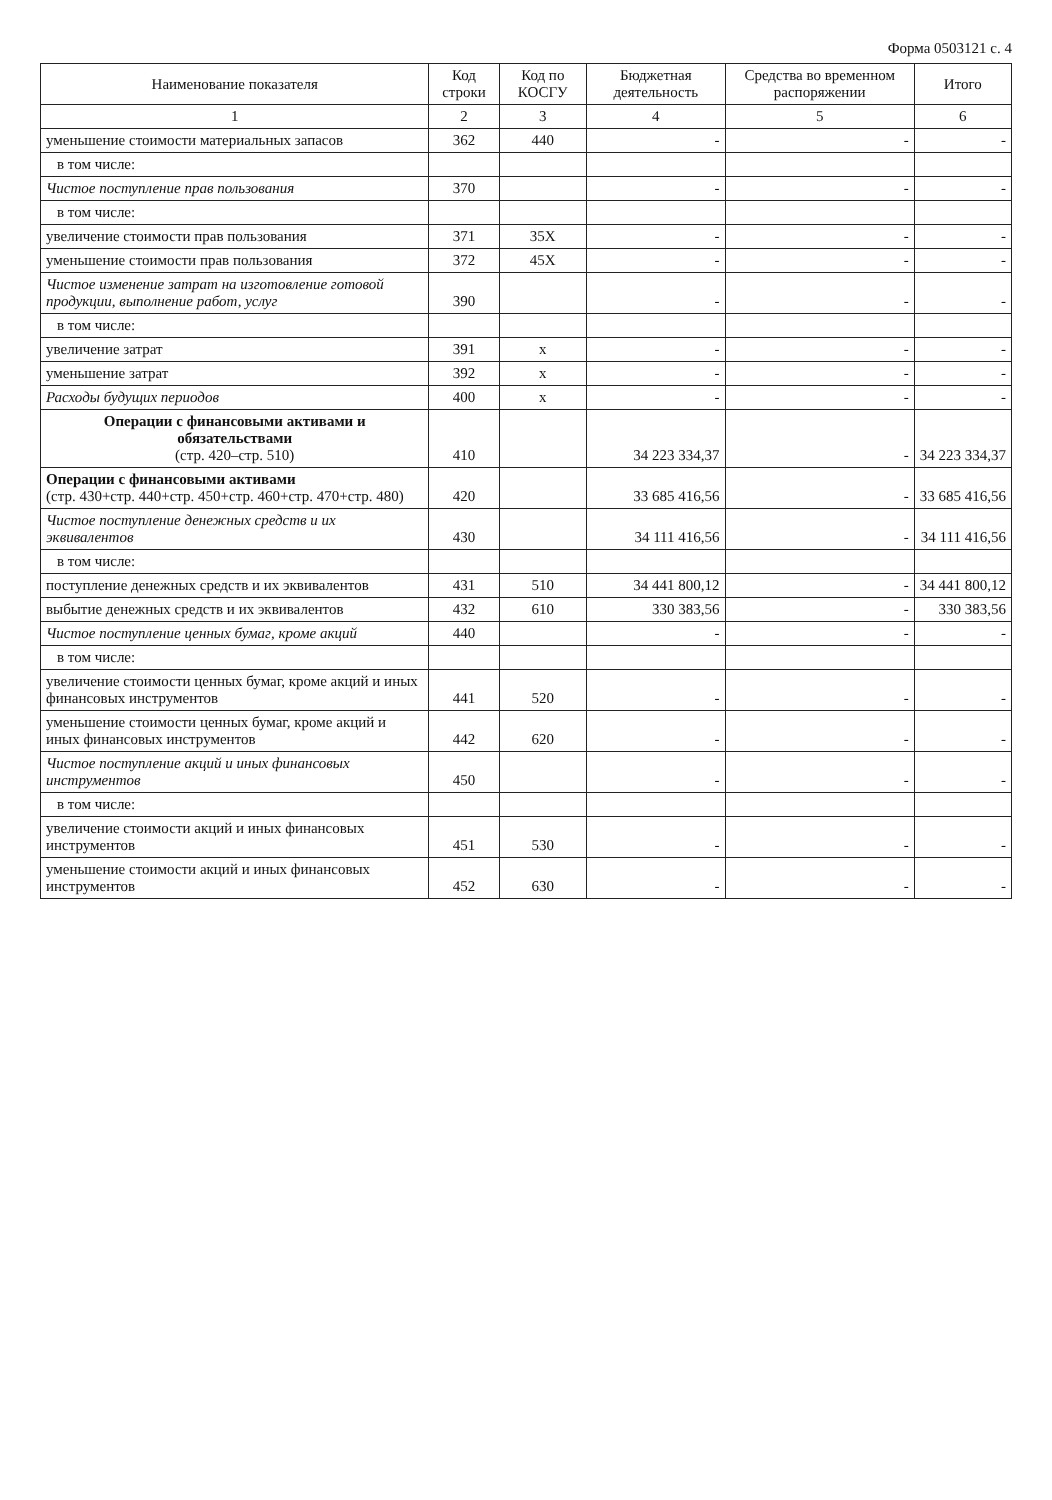Форма 0503121 с. 4
| Наименование показателя | Код строки | Код по КОСГУ | Бюджетная деятельность | Средства во временном распоряжении | Итого |
| --- | --- | --- | --- | --- | --- |
| 1 | 2 | 3 | 4 | 5 | 6 |
| уменьшение стоимости материальных запасов | 362 | 440 | - | - | - |
| в том числе: | | | | | |
| Чистое поступление прав пользования | 370 | | - | - | - |
| в том числе: | | | | | |
| увеличение стоимости прав пользования | 371 | 35X | - | - | - |
| уменьшение стоимости прав пользования | 372 | 45X | - | - | - |
| Чистое изменение затрат на изготовление готовой продукции, выполнение работ, услуг | 390 | | - | - | - |
| в том числе: | | | | | |
| увеличение затрат | 391 | x | - | - | - |
| уменьшение затрат | 392 | x | - | - | - |
| Расходы будущих периодов | 400 | x | - | - | - |
| Операции с финансовыми активами и обязательствами (стр. 420–стр. 510) | 410 | | 34 223 334,37 | - | 34 223 334,37 |
| Операции с финансовыми активами (стр. 430+стр. 440+стр. 450+стр. 460+стр. 470+стр. 480) | 420 | | 33 685 416,56 | - | 33 685 416,56 |
| Чистое поступление денежных средств и их эквивалентов | 430 | | 34 111 416,56 | - | 34 111 416,56 |
| в том числе: | | | | | |
| поступление денежных средств и их эквивалентов | 431 | 510 | 34 441 800,12 | - | 34 441 800,12 |
| выбытие денежных средств и их эквивалентов | 432 | 610 | 330 383,56 | - | 330 383,56 |
| Чистое поступление ценных бумаг, кроме акций | 440 | | - | - | - |
| в том числе: | | | | | |
| увеличение стоимости ценных бумаг, кроме акций и иных финансовых инструментов | 441 | 520 | - | - | - |
| уменьшение стоимости ценных бумаг, кроме акций и иных финансовых инструментов | 442 | 620 | - | - | - |
| Чистое поступление акций и иных финансовых инструментов | 450 | | - | - | - |
| в том числе: | | | | | |
| увеличение стоимости акций и иных финансовых инструментов | 451 | 530 | - | - | - |
| уменьшение стоимости акций и иных финансовых инструментов | 452 | 630 | - | - | - |